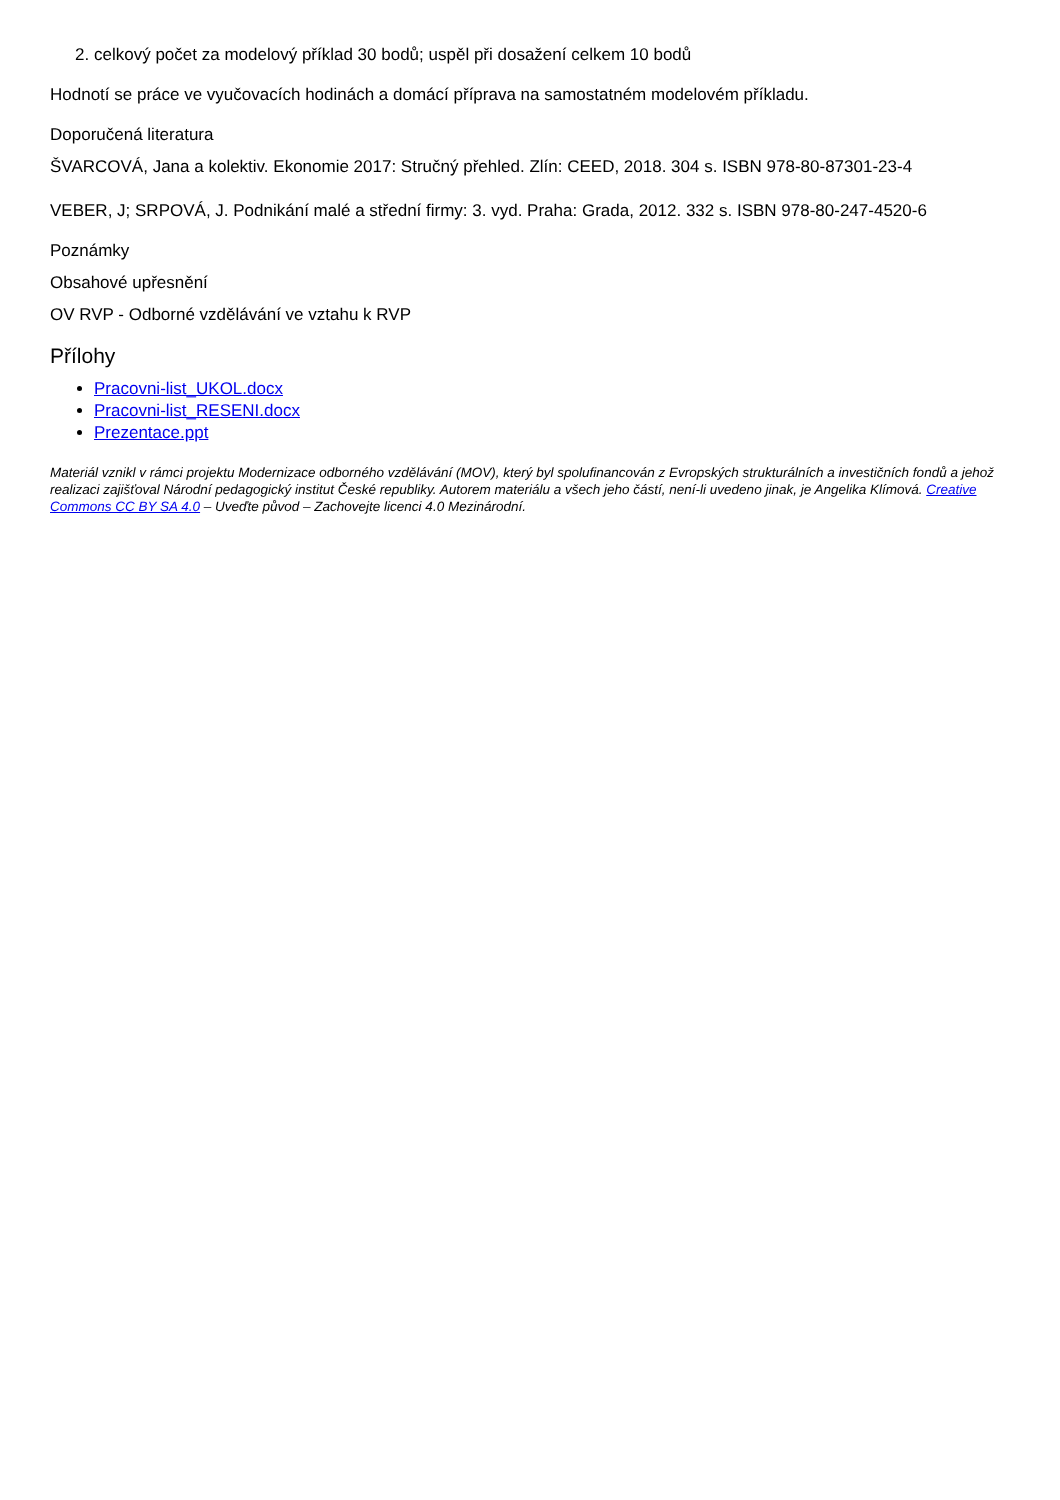2. celkový počet za modelový příklad 30 bodů; uspěl při dosažení celkem 10 bodů
Hodnotí se práce ve vyučovacích hodinách a domácí příprava na samostatném modelovém příkladu.
Doporučená literatura
ŠVARCOVÁ, Jana a kolektiv. Ekonomie 2017: Stručný přehled. Zlín: CEED, 2018. 304 s. ISBN 978-80-87301-23-4
VEBER, J; SRPOVÁ, J. Podnikání malé a střední firmy: 3. vyd. Praha: Grada, 2012. 332 s. ISBN 978-80-247-4520-6
Poznámky
Obsahové upřesnění
OV RVP - Odborné vzdělávání ve vztahu k RVP
Přílohy
Pracovni-list_UKOL.docx
Pracovni-list_RESENI.docx
Prezentace.ppt
Materiál vznikl v rámci projektu Modernizace odborného vzdělávání (MOV), který byl spolufinancován z Evropských strukturálních a investičních fondů a jehož realizaci zajišťoval Národní pedagogický institut České republiky. Autorem materiálu a všech jeho částí, není-li uvedeno jinak, je Angelika Klímová. Creative Commons CC BY SA 4.0 – Uveďte původ – Zachovejte licenci 4.0 Mezinárodní.